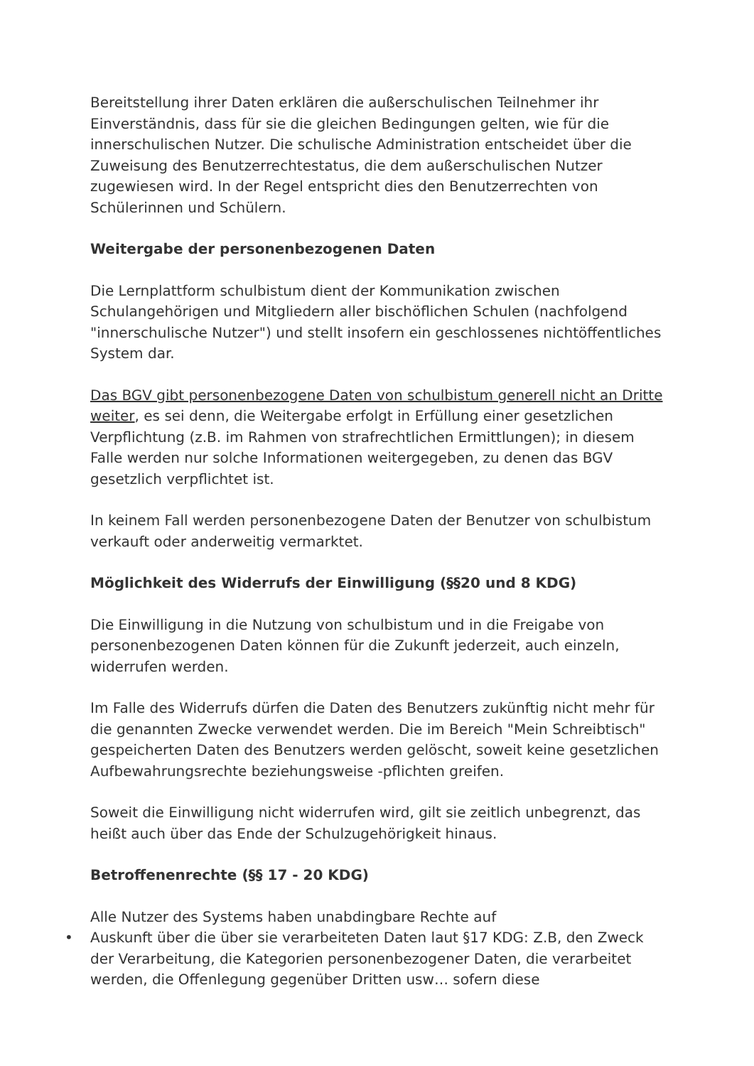Bereitstellung ihrer Daten erklären die außerschulischen Teilnehmer ihr Einverständnis, dass für sie die gleichen Bedingungen gelten, wie für die innerschulischen Nutzer. Die schulische Administration entscheidet über die Zuweisung des Benutzerrechtestatus, die dem außerschulischen Nutzer zugewiesen wird. In der Regel entspricht dies den Benutzerrechten von Schülerinnen und Schülern.
Weitergabe der personenbezogenen Daten
Die Lernplattform schulbistum dient der Kommunikation zwischen Schulangehörigen und Mitgliedern aller bischöflichen Schulen (nachfolgend "innerschulische Nutzer") und stellt insofern ein geschlossenes nichtöffentliches System dar.
Das BGV gibt personenbezogene Daten von schulbistum generell nicht an Dritte weiter, es sei denn, die Weitergabe erfolgt in Erfüllung einer gesetzlichen Verpflichtung (z.B. im Rahmen von strafrechtlichen Ermittlungen); in diesem Falle werden nur solche Informationen weitergegeben, zu denen das BGV gesetzlich verpflichtet ist.
In keinem Fall werden personenbezogene Daten der Benutzer von schulbistum verkauft oder anderweitig vermarktet.
Möglichkeit des Widerrufs der Einwilligung (§§20 und 8 KDG)
Die Einwilligung in die Nutzung von schulbistum und in die Freigabe von personenbezogenen Daten können für die Zukunft jederzeit, auch einzeln, widerrufen werden.
Im Falle des Widerrufs dürfen die Daten des Benutzers zukünftig nicht mehr für die genannten Zwecke verwendet werden. Die im Bereich "Mein Schreibtisch" gespeicherten Daten des Benutzers werden gelöscht, soweit keine gesetzlichen Aufbewahrungsrechte beziehungsweise -pflichten greifen.
Soweit die Einwilligung nicht widerrufen wird, gilt sie zeitlich unbegrenzt, das heißt auch über das Ende der Schulzugehörigkeit hinaus.
Betroffenenrechte (§§ 17 - 20 KDG)
Alle Nutzer des Systems haben unabdingbare Rechte auf
• Auskunft über die über sie verarbeiteten Daten laut §17 KDG: Z.B, den Zweck der Verarbeitung, die Kategorien personenbezogener Daten, die verarbeitet werden, die Offenlegung gegenüber Dritten usw… sofern diese